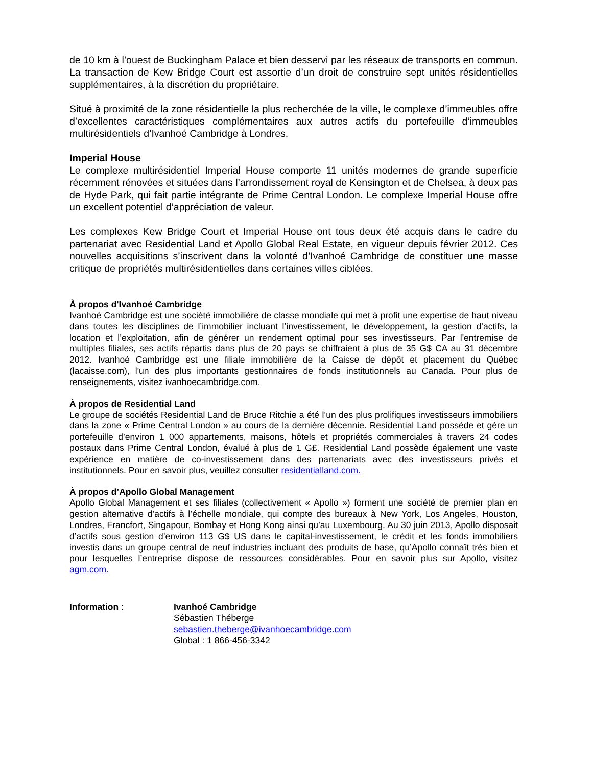de 10 km à l’ouest de Buckingham Palace et bien desservi par les réseaux de transports en commun. La transaction de Kew Bridge Court est assortie d’un droit de construire sept unités résidentielles supplémentaires, à la discrétion du propriétaire.
Situé à proximité de la zone résidentielle la plus recherchée de la ville, le complexe d’immeubles offre d’excellentes caractéristiques complémentaires aux autres actifs du portefeuille d’immeubles multirésidentiels d’Ivanhoé Cambridge à Londres.
Imperial House
Le complexe multirésidentiel Imperial House comporte 11 unités modernes de grande superficie récemment rénovées et situées dans l’arrondissement royal de Kensington et de Chelsea, à deux pas de Hyde Park, qui fait partie intégrante de Prime Central London. Le complexe Imperial House offre un excellent potentiel d’appréciation de valeur.
Les complexes Kew Bridge Court et Imperial House ont tous deux été acquis dans le cadre du partenariat avec Residential Land et Apollo Global Real Estate, en vigueur depuis février 2012. Ces nouvelles acquisitions s’inscrivent dans la volonté d’Ivanhoé Cambridge de constituer une masse critique de propriétés multirésidentielles dans certaines villes ciblées.
À propos d'Ivanhoé Cambridge
Ivanhoé Cambridge est une société immobilière de classe mondiale qui met à profit une expertise de haut niveau dans toutes les disciplines de l’immobilier incluant l’investissement, le développement, la gestion d’actifs, la location et l’exploitation, afin de générer un rendement optimal pour ses investisseurs. Par l'entremise de multiples filiales, ses actifs répartis dans plus de 20 pays se chiffraient à plus de 35 G$ CA au 31 décembre 2012. Ivanhoé Cambridge est une filiale immobilière de la Caisse de dépôt et placement du Québec (lacaisse.com), l'un des plus importants gestionnaires de fonds institutionnels au Canada. Pour plus de renseignements, visitez ivanhoecambridge.com.
À propos de Residential Land
Le groupe de sociétés Residential Land de Bruce Ritchie a été l’un des plus prolifiques investisseurs immobiliers dans la zone « Prime Central London » au cours de la dernière décennie. Residential Land possède et gère un portefeuille d’environ 1 000 appartements, maisons, hôtels et propriétés commerciales à travers 24 codes postaux dans Prime Central London, évalué à plus de 1 G£. Residential Land possède également une vaste expérience en matière de co-investissement dans des partenariats avec des investisseurs privés et institutionnels. Pour en savoir plus, veuillez consulter residentialland.com.
À propos d’Apollo Global Management
Apollo Global Management et ses filiales (collectivement « Apollo ») forment une société de premier plan en gestion alternative d’actifs à l’échelle mondiale, qui compte des bureaux à New York, Los Angeles, Houston, Londres, Francfort, Singapour, Bombay et Hong Kong ainsi qu’au Luxembourg. Au 30 juin 2013, Apollo disposait d’actifs sous gestion d’environ 113 G$ US dans le capital-investissement, le crédit et les fonds immobiliers investis dans un groupe central de neuf industries incluant des produits de base, qu’Apollo connaît très bien et pour lesquelles l’entreprise dispose de ressources considérables. Pour en savoir plus sur Apollo, visitez agm.com.
Information : Ivanhoé Cambridge
Sébastien Théberge
sebastien.theberge@ivanhoecambridge.com
Global : 1 866-456-3342